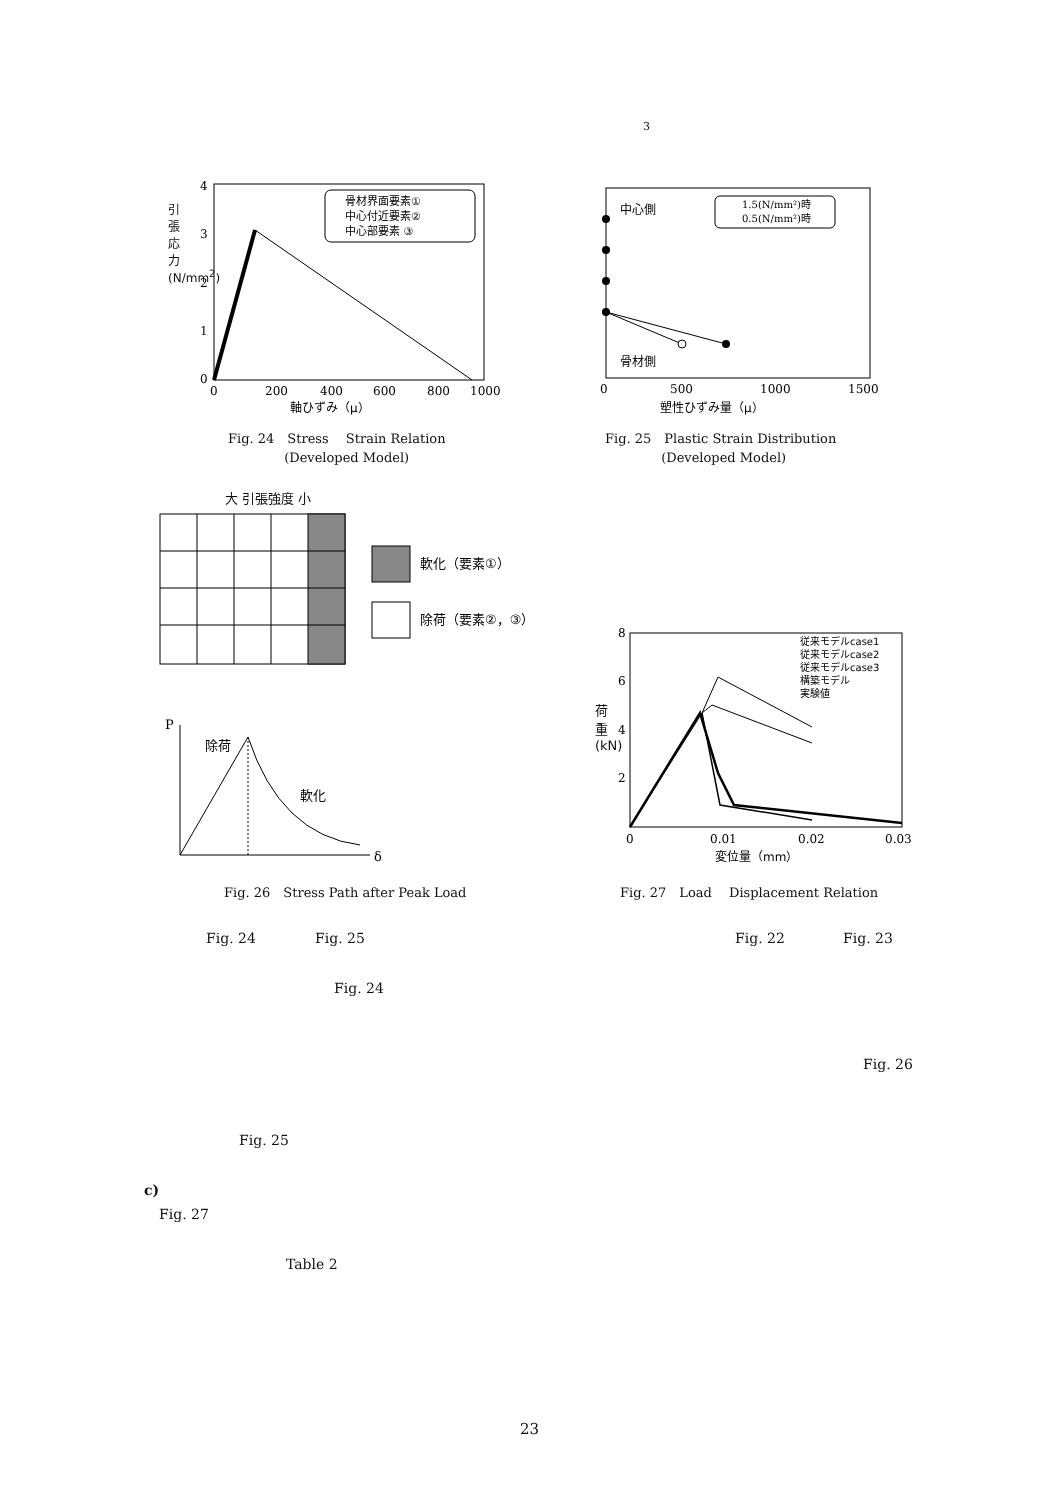3
0
200
400
600
800
1000
軸ひずみ（μ）
4
3
2
1
0
骨材界面要素①
中心付近要素②
中心部要素 ③
引張応力(N/mm<sup>2</sup>)
Fig. 24　Stress　 Strain Relation
　　　　 (Developed Model)
0
500
1000
1500
塑性ひずみ量（μ）
中心側
骨材側
1.5(N/mm²)時
0.5(N/mm²)時
Fig. 25　Plastic Strain Distribution
　　　　 (Developed Model)
大 引張強度 小
軟化（要素①）
除荷（要素②，③）
P
δ
除荷
軟化
Fig. 26　Stress Path after Peak Load
0
0.01
0.02
0.03
8
6
4
2
変位量（mm）
従来モデルcase1
従来モデルcase2
従来モデルcase3
構築モデル
実験値
荷重(kN)
Fig. 27　Load　 Displacement Relation
Fig. 24 Fig. 25 Fig. 22 Fig. 23
Fig. 24
Fig. 26
Fig. 25
c)
Fig. 27
Table 2
23